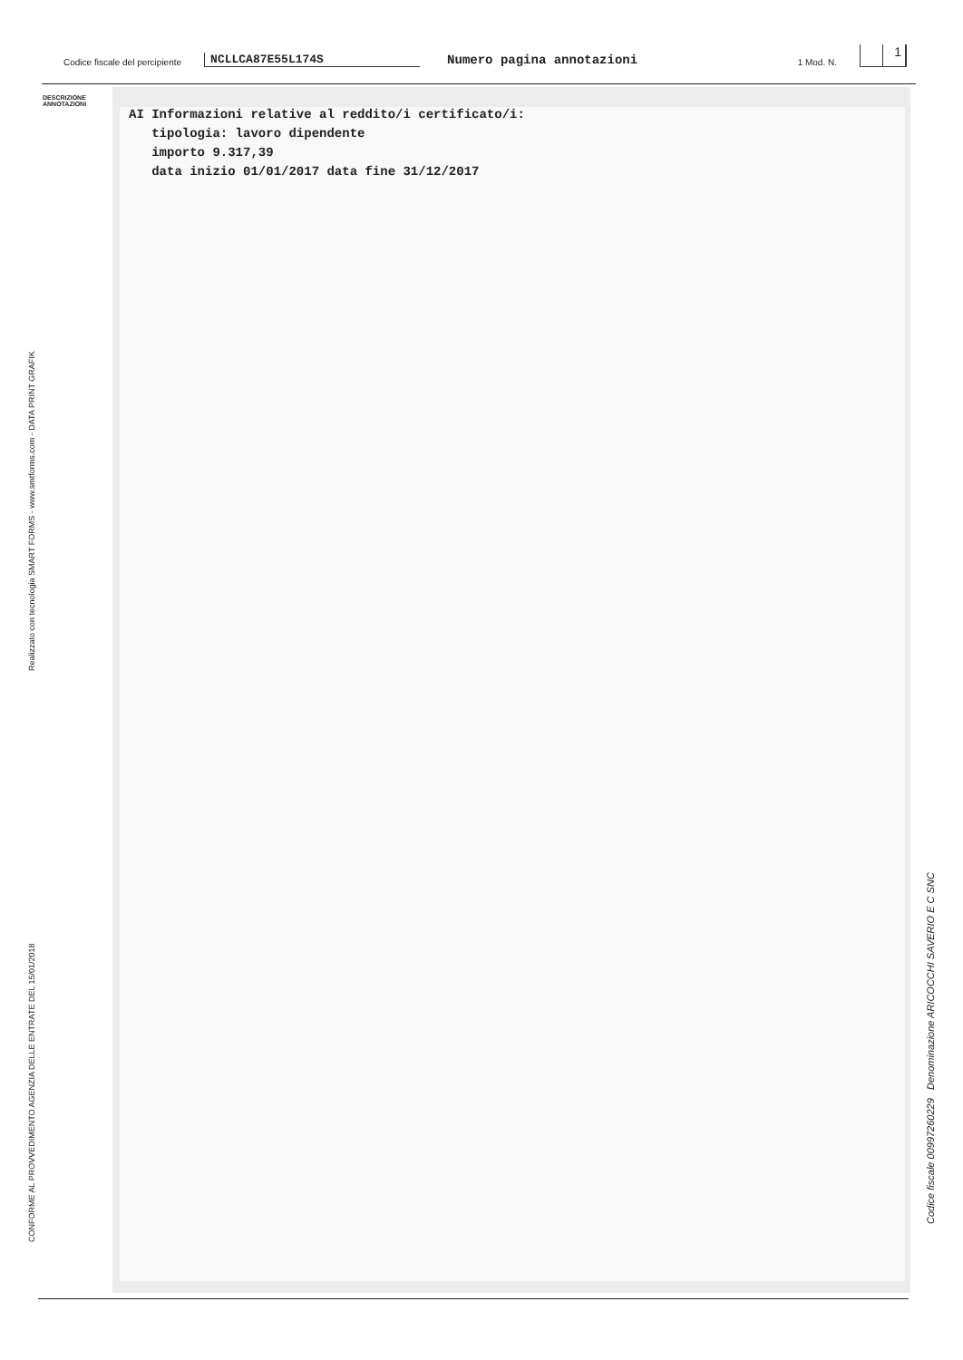Codice fiscale del percipiente NCLLCA87E55L174S Numero pagina annotazioni 1 Mod. N.
1
DESCRIZIONE
ANNOTAZIONI
AI Informazioni relative al reddito/i certificato/i: tipologia: lavoro dipendente importo 9.317,39 data inizio 01/01/2017 data fine 31/12/2017
Realizzato con tecnologia SMART FORMS - www.smtforms.com - DATA PRINT GRAFIK
CONFORME AL PROVVEDIMENTO AGENZIA DELLE ENTRATE DEL 15/01/2018
Codice fiscale 00997260229 Denominazione ARICOCCHI SAVERIO E C SNC